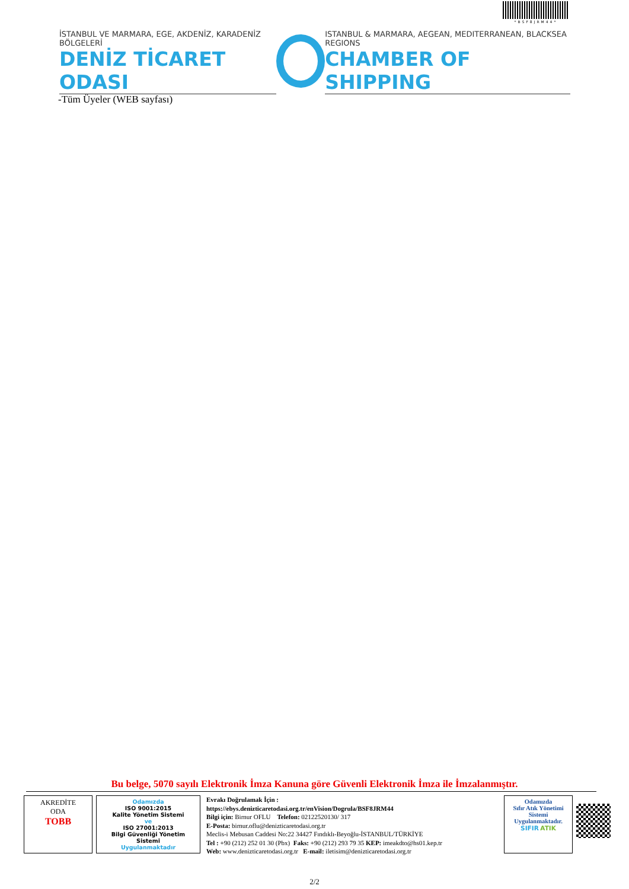*BSF8JRM44*
İSTANBUL VE MARMARA, EGE, AKDENİZ, KARADENİZ BÖLGELERİ
DENİZ TİCARET ODASI
ISTANBUL & MARMARA, AEGEAN, MEDITERRANEAN, BLACKSEA REGIONS
CHAMBER OF SHIPPING
-Tüm Üyeler (WEB sayfası)
Bu belge, 5070 sayılı Elektronik İmza Kanuna göre Güvenli Elektronik İmza ile İmzalanmıştır.
AKREDİTE
ODA
TOBB
Odamızda
ISO 9001:2015
Kalite Yönetim Sistemi
ve
ISO 27001:2013
Bilgi Güvenliği Yönetim Sistemi
Uygulanmaktadır
Evrakı Doğrulamak İçin :
https://ebys.denizticaretodasi.org.tr/enVision/Dogrula/BSF8JRM44
Bilgi için: Birnur OFLU Telefon: 02122520130/ 317
E-Posta: birnur.oflu@denizticaretodasi.org.tr
Meclis-i Mebusan Caddesi No:22 34427 Fındıklı-Beyoğlu-İSTANBUL/TÜRKİYE
Tel : +90 (212) 252 01 30 (Pbx) Faks: +90 (212) 293 79 35 KEP: imeakdto@hs01.kep.tr
Web: www.denizticaretodasi.org.tr E-mail: iletisim@denizticaretodasi.org.tr
Odamızda
Sıfır Atık Yönetimi
Sistemi
Uygulanmaktadır.
SIFIR ATIK
2/2